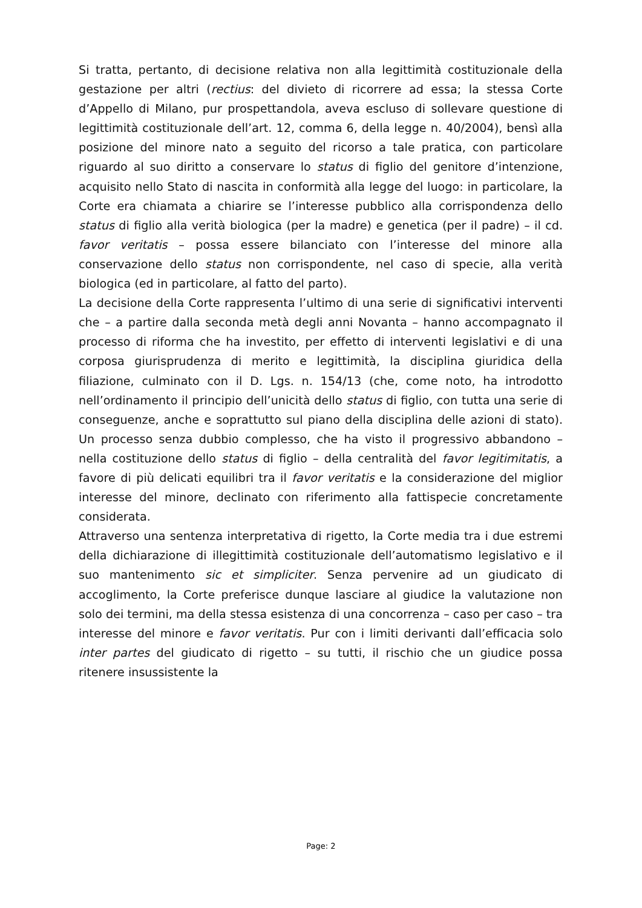Si tratta, pertanto, di decisione relativa non alla legittimità costituzionale della gestazione per altri (rectius: del divieto di ricorrere ad essa; la stessa Corte d’Appello di Milano, pur prospettandola, aveva escluso di sollevare questione di legittimità costituzionale dell’art. 12, comma 6, della legge n. 40/2004), bensì alla posizione del minore nato a seguito del ricorso a tale pratica, con particolare riguardo al suo diritto a conservare lo status di figlio del genitore d’intenzione, acquisito nello Stato di nascita in conformità alla legge del luogo: in particolare, la Corte era chiamata a chiarire se l’interesse pubblico alla corrispondenza dello status di figlio alla verità biologica (per la madre) e genetica (per il padre) – il cd. favor veritatis – possa essere bilanciato con l’interesse del minore alla conservazione dello status non corrispondente, nel caso di specie, alla verità biologica (ed in particolare, al fatto del parto).
La decisione della Corte rappresenta l’ultimo di una serie di significativi interventi che – a partire dalla seconda metà degli anni Novanta – hanno accompagnato il processo di riforma che ha investito, per effetto di interventi legislativi e di una corposa giurisprudenza di merito e legittimità, la disciplina giuridica della filiazione, culminato con il D. Lgs. n. 154/13 (che, come noto, ha introdotto nell’ordinamento il principio dell’unicità dello status di figlio, con tutta una serie di conseguenze, anche e soprattutto sul piano della disciplina delle azioni di stato). Un processo senza dubbio complesso, che ha visto il progressivo abbandono – nella costituzione dello status di figlio – della centralità del favor legitimitatis, a favore di più delicati equilibri tra il favor veritatis e la considerazione del miglior interesse del minore, declinato con riferimento alla fattispecie concretamente considerata.
Attraverso una sentenza interpretativa di rigetto, la Corte media tra i due estremi della dichiarazione di illegittimità costituzionale dell’automatismo legislativo e il suo mantenimento sic et simpliciter. Senza pervenire ad un giudicato di accoglimento, la Corte preferisce dunque lasciare al giudice la valutazione non solo dei termini, ma della stessa esistenza di una concorrenza – caso per caso – tra interesse del minore e favor veritatis. Pur con i limiti derivanti dall’efficacia solo inter partes del giudicato di rigetto – su tutti, il rischio che un giudice possa ritenere insussistente la
Page: 2